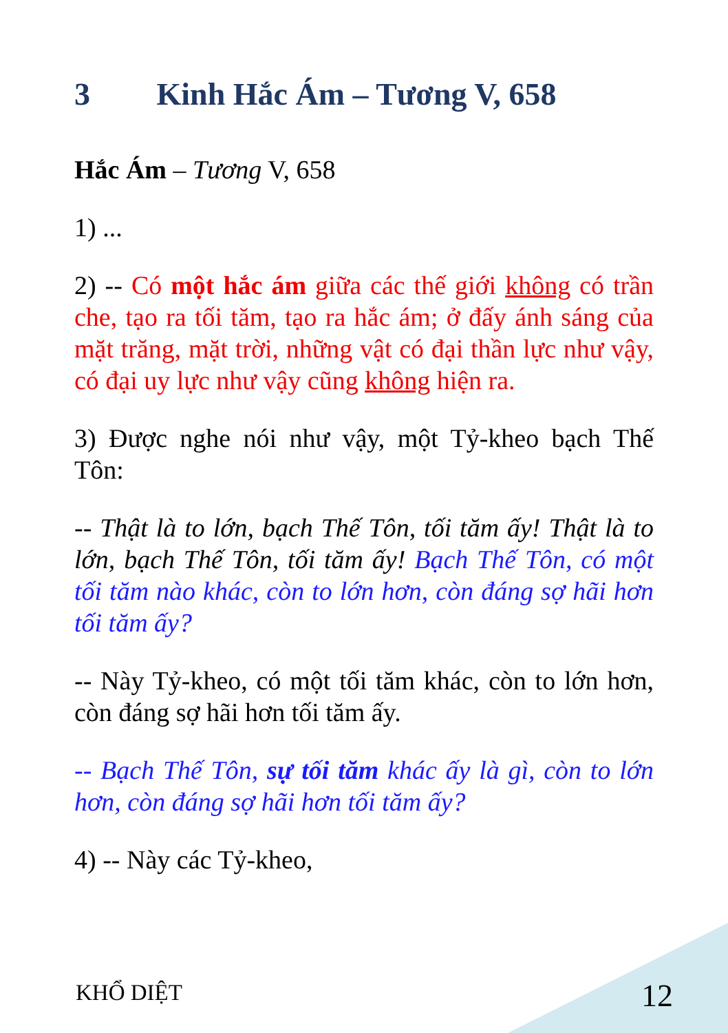3 Kinh Hắc Ám – Tương V, 658
Hắc Ám – Tương V, 658
1) ...
2) -- Có một hắc ám giữa các thế giới không có trần che, tạo ra tối tăm, tạo ra hắc ám; ở đấy ánh sáng của mặt trăng, mặt trời, những vật có đại thần lực như vậy, có đại uy lực như vậy cũng không hiện ra.
3) Được nghe nói như vậy, một Tỷ-kheo bạch Thế Tôn:
-- Thật là to lớn, bạch Thế Tôn, tối tăm ấy! Thật là to lớn, bạch Thế Tôn, tối tăm ấy! Bạch Thế Tôn, có một tối tăm nào khác, còn to lớn hơn, còn đáng sợ hãi hơn tối tăm ấy?
-- Này Tỷ-kheo, có một tối tăm khác, còn to lớn hơn, còn đáng sợ hãi hơn tối tăm ấy.
-- Bạch Thế Tôn, sự tối tăm khác ấy là gì, còn to lớn hơn, còn đáng sợ hãi hơn tối tăm ấy?
4) -- Này các Tỷ-kheo,
KHỔ DIỆT 12